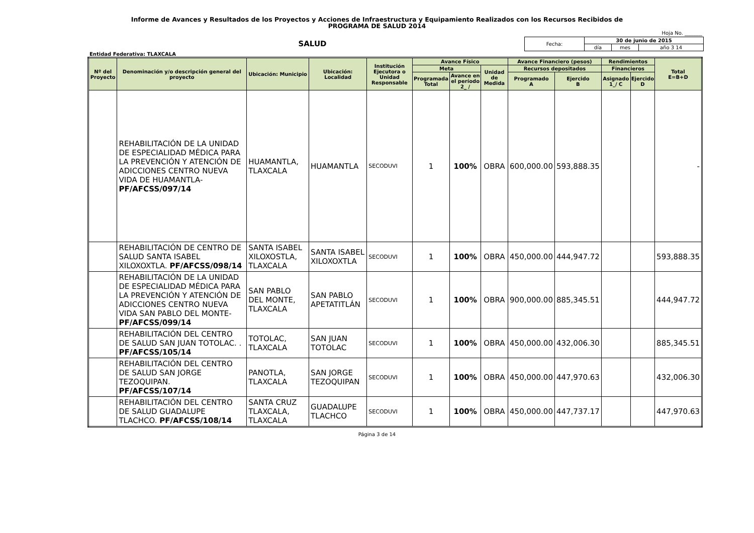Informe de Avances y Resultados de los Proyectos y Acciones de Infraestructura y Equipamiento Realizados con los Recursos Recibidos de
PROGRAMA DE SALUD 2014
Hoja No. _______
SALUD
| Fecha: | 30 de junio de 2015 | | |
| | día | mes | año 3 14 |
Entidad Federativa: TLAXCALA
| Nº del Proyecto | Denominación y/o descripción general del proyecto | Ubicación: Municipio | Ubicación: Localidad | Institución Ejecutora o Unidad Responsable | Avance Físico | | | Avance Financiero (pesos) | | Rendimientos | | Total E=B+D |
| --- | --- | --- | --- | --- | --- | --- | --- | --- | --- | --- | --- | --- |
| | | | | | Meta | | Unidad de Medida | Recursos depositados | | Financieros | | |
| | | | | | Programada Total | Avance en el período 2_ / | | Programado A | Ejercido B | Asignado 1_/ C | Ejercido D | |
| | REHABILITACIÓN DE LA UNIDAD DE ESPECIALIDAD MÉDICA PARA LA PREVENCIÓN Y ATENCIÓN DE ADICCIONES CENTRO NUEVA VIDA DE HUAMANTLA- PF/AFCSS/097/14 | HUAMANTLA, TLAXCALA | HUAMANTLA | SECODUVI | 1 | 100% | OBRA | 600,000.00 | 593,888.35 | | | - |
| | REHABILITACIÓN DE CENTRO DE SALUD SANTA ISABEL XILOXOXTLA. PF/AFCSS/098/14 | SANTA ISABEL XILOXOSTLA, TLAXCALA | SANTA ISABEL XILOXOXTLA | SECODUVI | 1 | 100% | OBRA | 450,000.00 | 444,947.72 | | | 593,888.35 |
| | REHABILITACIÓN DE LA UNIDAD DE ESPECIALIDAD MÉDICA PARA LA PREVENCIÓN Y ATENCIÓN DE ADICCIONES CENTRO NUEVA VIDA SAN PABLO DEL MONTE- PF/AFCSS/099/14 | SAN PABLO DEL MONTE, TLAXCALA | SAN PABLO APETATITLÁN | SECODUVI | 1 | 100% | OBRA | 900,000.00 | 885,345.51 | | | 444,947.72 |
| | REHABILITACIÓN DEL CENTRO DE SALUD SAN JUAN TOTOLAC. . PF/AFCSS/105/14 | TOTOLAC, TLAXCALA | SAN JUAN TOTOLAC | SECODUVI | 1 | 100% | OBRA | 450,000.00 | 432,006.30 | | | 885,345.51 |
| | REHABILITACIÓN DEL CENTRO DE SALUD SAN JORGE TEZOQUIPAN. PF/AFCSS/107/14 | PANOTLA, TLAXCALA | SAN JORGE TEZOQUIPAN | SECODUVI | 1 | 100% | OBRA | 450,000.00 | 447,970.63 | | | 432,006.30 |
| | REHABILITACIÓN DEL CENTRO DE SALUD GUADALUPE TLACHCO. PF/AFCSS/108/14 | SANTA CRUZ TLAXCALA, TLAXCALA | GUADALUPE TLACHCO | SECODUVI | 1 | 100% | OBRA | 450,000.00 | 447,737.17 | | | 447,970.63 |
Página 3 de 14